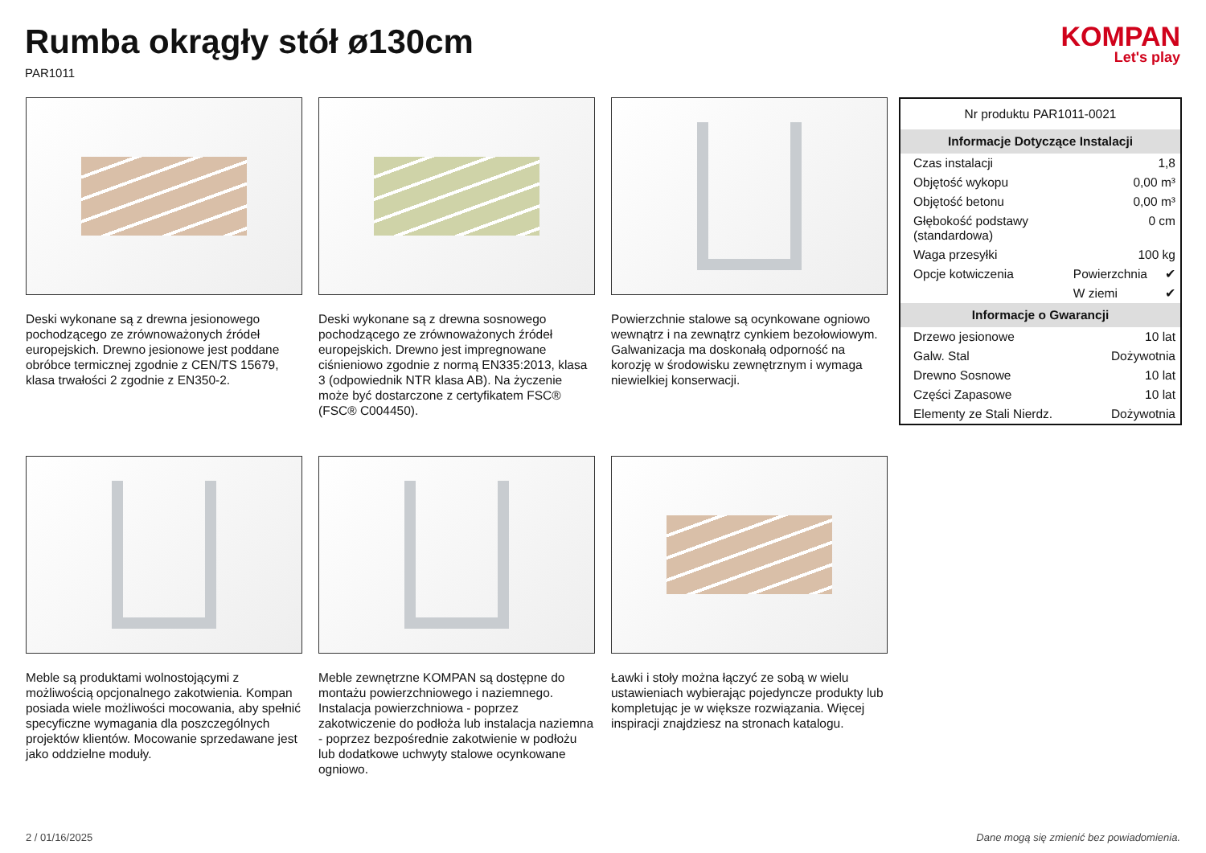Rumba okrągły stół ø130cm
PAR1011
KOMPAN
Let's play
Deski wykonane są z drewna jesionowego pochodzącego ze zrównoważonych źródeł europejskich. Drewno jesionowe jest poddane obróbce termicznej zgodnie z CEN/TS 15679, klasa trwałości 2 zgodnie z EN350-2.
Deski wykonane są z drewna sosnowego pochodzącego ze zrównoważonych źródeł europejskich. Drewno jest impregnowane ciśnieniowo zgodnie z normą EN335:2013, klasa 3 (odpowiednik NTR klasa AB). Na życzenie może być dostarczone z certyfikatem FSC® (FSC® C004450).
Powierzchnie stalowe są ocynkowane ogniowo wewnątrz i na zewnątrz cynkiem bezołowiowym. Galwanizacja ma doskonałą odporność na korozję w środowisku zewnętrznym i wymaga niewielkiej konserwacji.
Meble są produktami wolnostojącymi z możliwością opcjonalnego zakotwienia. Kompan posiada wiele możliwości mocowania, aby spełnić specyficzne wymagania dla poszczególnych projektów klientów. Mocowanie sprzedawane jest jako oddzielne moduły.
Meble zewnętrzne KOMPAN są dostępne do montażu powierzchniowego i naziemnego. Instalacja powierzchniowa - poprzez zakotwiczenie do podłoża lub instalacja naziemna - poprzez bezpośrednie zakotwienie w podłożu lub dodatkowe uchwyty stalowe ocynkowane ogniowo.
Ławki i stoły można łączyć ze sobą w wielu ustawieniach wybierając pojedyncze produkty lub kompletując je w większe rozwiązania. Więcej inspiracji znajdziesz na stronach katalogu.
| Nr produktu PAR1011-0021 | | |
| Informacje Dotyczące Instalacji | | |
| Czas instalacji | 1,8 | |
| Objętość wykopu | 0,00 m³ | |
| Objętość betonu | 0,00 m³ | |
| Głębokość podstawy (standardowa) | 0 cm | |
| Waga przesyłki | 100 kg | |
| Opcje kotwiczenia | Powierzchnia | ✔ |
| | W ziemi | ✔ |
| Informacje o Gwarancji | | |
| Drzewo jesionowe | 10 lat | |
| Galw. Stal | Dożywotnia | |
| Drewno Sosnowe | 10 lat | |
| Części Zapasowe | 10 lat | |
| Elementy ze Stali Nierdz. | Dożywotnia | |
2 / 01/16/2025 Dane mogą się zmienić bez powiadomienia.